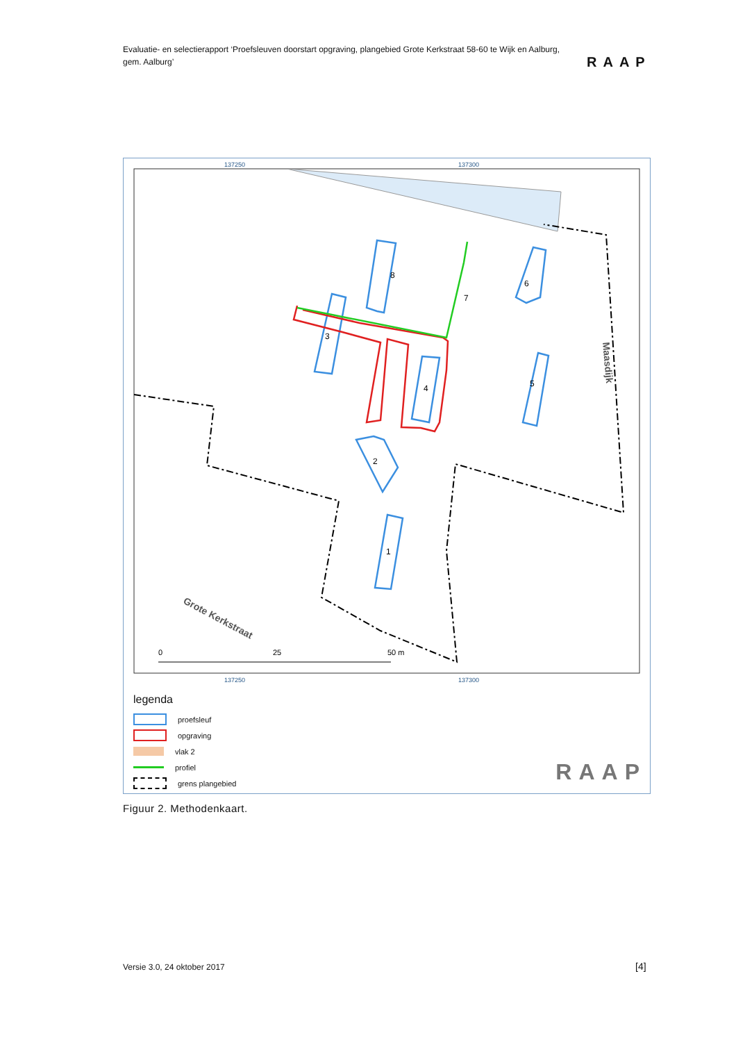Evaluatie- en selectierapport ‘Proefsleuven doorstart opgraving, plangebied Grote Kerkstraat 58-60 te Wijk en Aalburg, gem. Aalburg’
RAAP
137250
137300
137250
137300
8
3
6
5
4
2
1
7
Maasdijk
Grote Kerkstraat
0
25
50 m
legenda
proefsleuf
opgraving
vlak 2
profiel
grens plangebied
RAAP
Figuur 2. Methodenkaart.
Versie 3.0, 24 oktober 2017 [4]